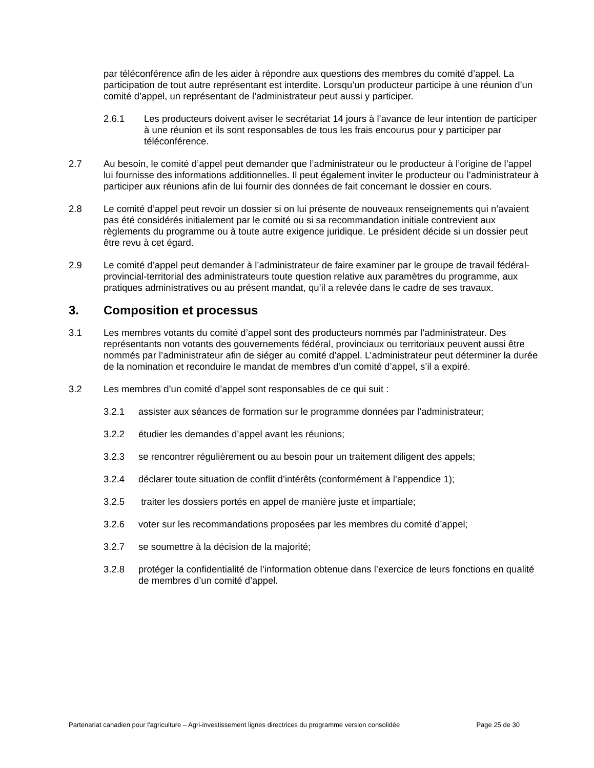par téléconférence afin de les aider à répondre aux questions des membres du comité d’appel. La participation de tout autre représentant est interdite. Lorsqu’un producteur participe à une réunion d’un comité d’appel, un représentant de l’administrateur peut aussi y participer.
2.6.1 Les producteurs doivent aviser le secrétariat 14 jours à l’avance de leur intention de participer à une réunion et ils sont responsables de tous les frais encourus pour y participer par téléconférence.
2.7 Au besoin, le comité d’appel peut demander que l’administrateur ou le producteur à l’origine de l’appel lui fournisse des informations additionnelles. Il peut également inviter le producteur ou l’administrateur à participer aux réunions afin de lui fournir des données de fait concernant le dossier en cours.
2.8 Le comité d’appel peut revoir un dossier si on lui présente de nouveaux renseignements qui n’avaient pas été considérés initialement par le comité ou si sa recommandation initiale contrevient aux règlements du programme ou à toute autre exigence juridique. Le président décide si un dossier peut être revu à cet égard.
2.9 Le comité d’appel peut demander à l’administrateur de faire examiner par le groupe de travail fédéral-provincial-territorial des administrateurs toute question relative aux paramètres du programme, aux pratiques administratives ou au présent mandat, qu’il a relevée dans le cadre de ses travaux.
3. Composition et processus
3.1 Les membres votants du comité d’appel sont des producteurs nommés par l’administrateur. Des représentants non votants des gouvernements fédéral, provinciaux ou territoriaux peuvent aussi être nommés par l’administrateur afin de siéger au comité d’appel. L’administrateur peut déterminer la durée de la nomination et reconduire le mandat de membres d’un comité d’appel, s’il a expiré.
3.2 Les membres d’un comité d’appel sont responsables de ce qui suit :
3.2.1 assister aux séances de formation sur le programme données par l’administrateur;
3.2.2 étudier les demandes d’appel avant les réunions;
3.2.3 se rencontrer régulièrement ou au besoin pour un traitement diligent des appels;
3.2.4 déclarer toute situation de conflit d’intérêts (conformément à l’appendice 1);
3.2.5 traiter les dossiers portés en appel de manière juste et impartiale;
3.2.6 voter sur les recommandations proposées par les membres du comité d’appel;
3.2.7 se soumettre à la décision de la majorité;
3.2.8 protéger la confidentialité de l’information obtenue dans l’exercice de leurs fonctions en qualité de membres d’un comité d’appel.
Partenariat canadien pour l'agriculture – Agri-investissement lignes directrices du programme version consolidée Page 25 de 30